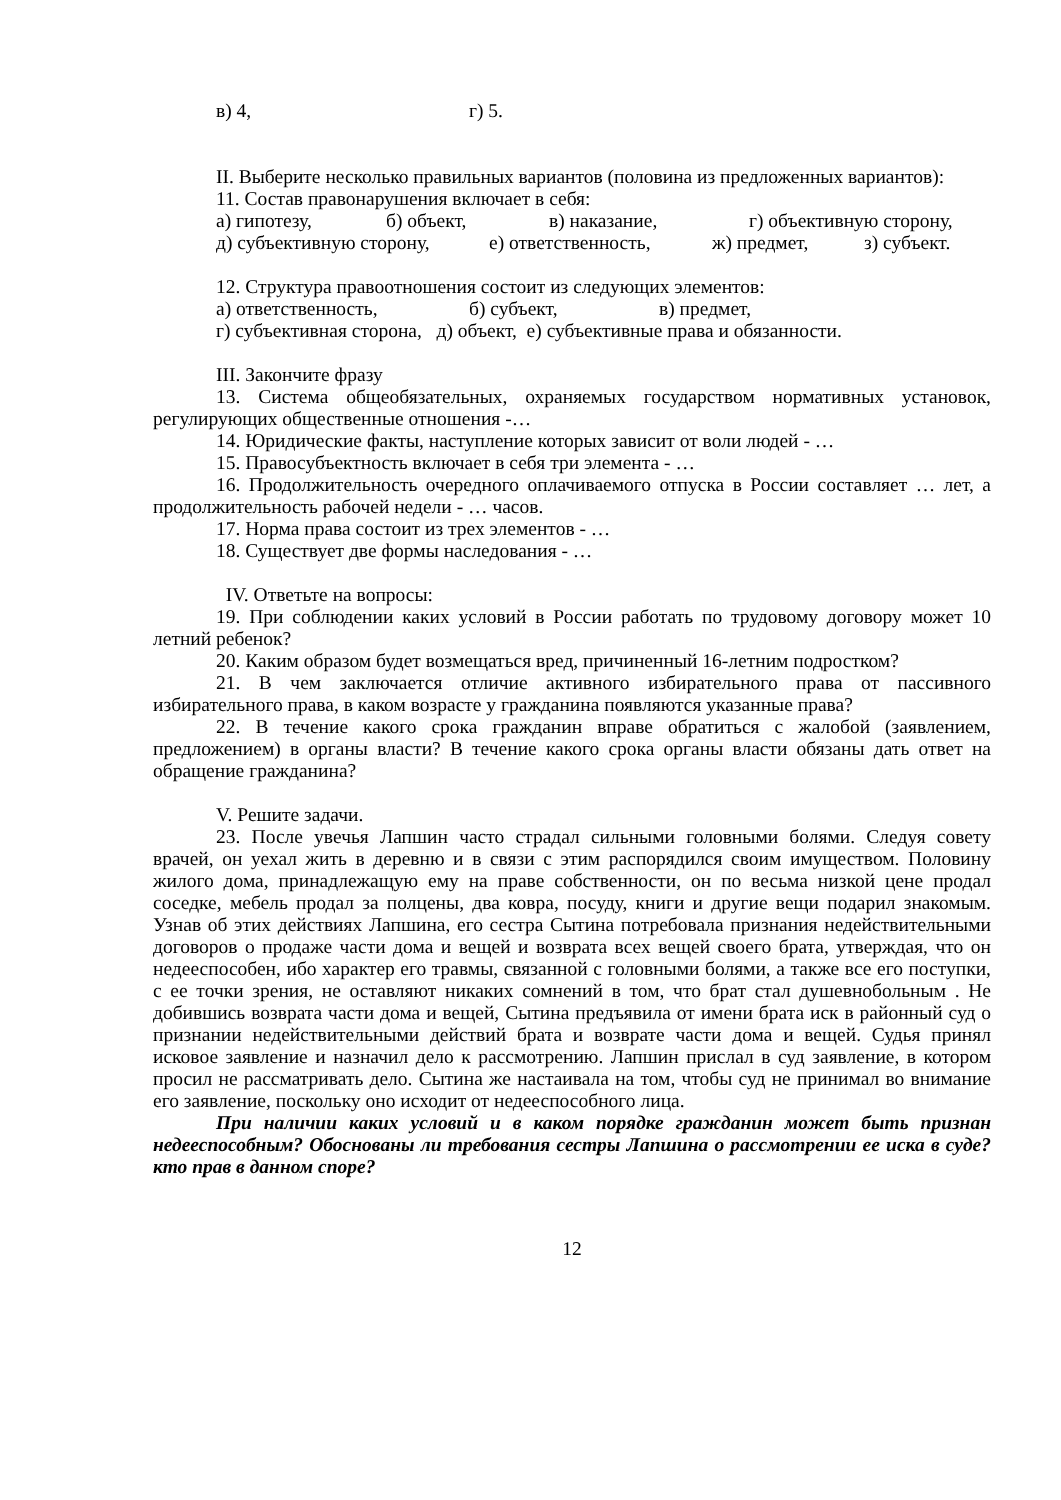в) 4, г) 5.
II. Выберите несколько правильных вариантов (половина из предложенных вариантов):
11. Состав правонарушения включает в себя:
а) гипотезу, б) объект, в) наказание, г) объективную сторону,
д) субъективную сторону, е) ответственность, ж) предмет, з) субъект.
12. Структура правоотношения состоит из следующих элементов:
а) ответственность, б) субъект, в) предмет,
г) субъективная сторона, д) объект, е) субъективные права и обязанности.
III. Закончите фразу
13. Система общеобязательных, охраняемых государством нормативных установок, регулирующих общественные отношения -…
14. Юридические факты, наступление которых зависит от воли людей - …
15. Правосубъектность включает в себя три элемента - …
16. Продолжительность очередного оплачиваемого отпуска в России составляет … лет, а продолжительность рабочей недели - … часов.
17. Норма права состоит из трех элементов - …
18. Существует две формы наследования - …
IV. Ответьте на вопросы:
19. При соблюдении каких условий в России работать по трудовому договору может 10 летний ребенок?
20. Каким образом будет возмещаться вред, причиненный 16-летним подростком?
21. В чем заключается отличие активного избирательного права от пассивного избирательного права, в каком возрасте у гражданина появляются указанные права?
22. В течение какого срока гражданин вправе обратиться с жалобой (заявлением, предложением) в органы власти? В течение какого срока органы власти обязаны дать ответ на обращение гражданина?
V. Решите задачи.
23. После увечья Лапшин часто страдал сильными головными болями. Следуя совету врачей, он уехал жить в деревню и в связи с этим распорядился своим имуществом. Половину жилого дома, принадлежащую ему на праве собственности, он по весьма низкой цене продал соседке, мебель продал за полцены, два ковра, посуду, книги и другие вещи подарил знакомым. Узнав об этих действиях Лапшина, его сестра Сытина потребовала признания недействительными договоров о продаже части дома и вещей и возврата всех вещей своего брата, утверждая, что он недееспособен, ибо характер его травмы, связанной с головными болями, а также все его поступки, с ее точки зрения, не оставляют никаких сомнений в том, что брат стал душевнобольным . Не добившись возврата части дома и вещей, Сытина предъявила от имени брата иск в районный суд о признании недействительными действий брата и возврате части дома и вещей. Судья принял исковое заявление и назначил дело к рассмотрению. Лапшин прислал в суд заявление, в котором просил не рассматривать дело. Сытина же настаивала на том, чтобы суд не принимал во внимание его заявление, поскольку оно исходит от недееспособного лица.
При наличии каких условий и в каком порядке гражданин может быть признан недееспособным? Обоснованы ли требования сестры Лапшина о рассмотрении ее иска в суде? кто прав в данном споре?
12